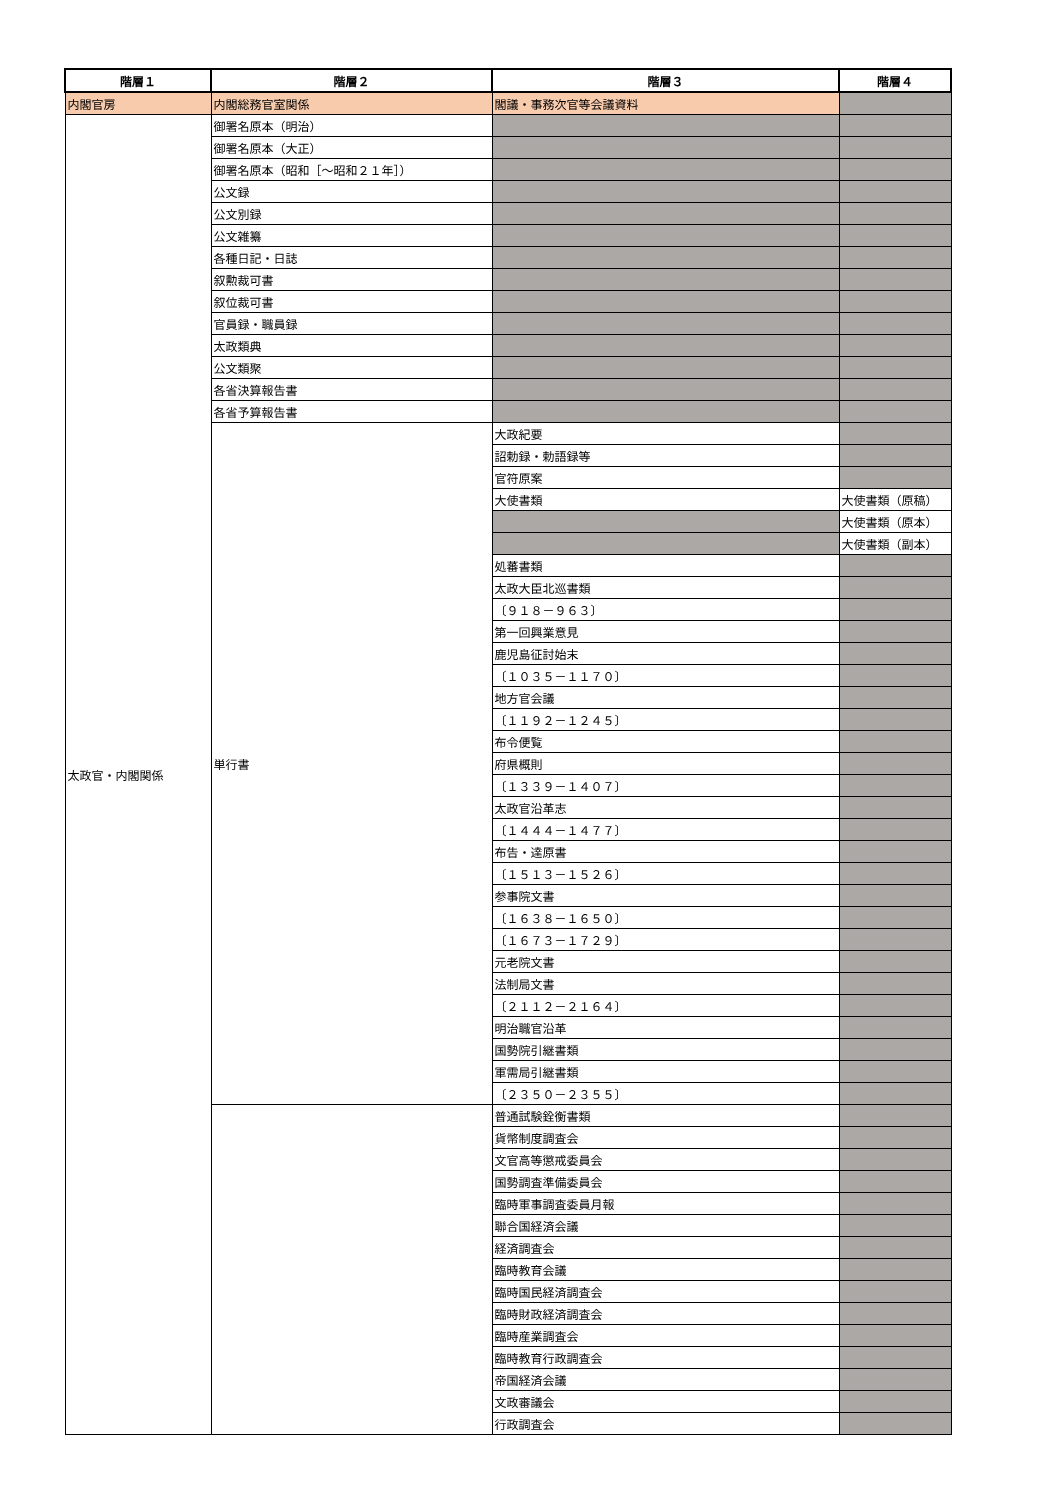| 階層１ | 階層２ | 階層３ | 階層４ |
| --- | --- | --- | --- |
| 内閣官房 | 内閣総務官室関係 | 閣議・事務次官等会議資料 | |
| 太政官・内閣関係 | 御署名原本（明治） | | |
| | 御署名原本（大正） | | |
| | 御署名原本（昭和［～昭和２１年］） | | |
| | 公文録 | | |
| | 公文別録 | | |
| | 公文雑纂 | | |
| | 各種日記・日誌 | | |
| | 叙勲裁可書 | | |
| | 叙位裁可書 | | |
| | 官員録・職員録 | | |
| | 太政類典 | | |
| | 公文類聚 | | |
| | 各省決算報告書 | | |
| | 各省予算報告書 | | |
| | 単行書 | 大政紀要 | |
| | | 詔勅録・勅語録等 | |
| | | 官符原案 | |
| | | 大使書類 | 大使書類（原稿） |
| | | | 大使書類（原本） |
| | | | 大使書類（副本） |
| | | 処蕃書類 | |
| | | 太政大臣北巡書類 | |
| | | 〔９１８－９６３〕 | |
| | | 第一回興業意見 | |
| | | 鹿児島征討始末 | |
| | | 〔１０３５－１１７０〕 | |
| | | 地方官会議 | |
| | | 〔１１９２－１２４５〕 | |
| | | 布令便覧 | |
| | | 府県概則 | |
| | | 〔１３３９－１４０７〕 | |
| | | 太政官沿革志 | |
| | | 〔１４４４－１４７７〕 | |
| | | 布告・達原書 | |
| | | 〔１５１３－１５２６〕 | |
| | | 参事院文書 | |
| | | 〔１６３８－１６５０〕 | |
| | | 〔１６７３－１７２９〕 | |
| | | 元老院文書 | |
| | | 法制局文書 | |
| | | 〔２１１２－２１６４〕 | |
| | | 明治職官沿革 | |
| | | 国勢院引継書類 | |
| | | 軍需局引継書類 | |
| | | 〔２３５０－２３５５〕 | |
| | | 普通試験銓衡書類 | |
| | | 貨幣制度調査会 | |
| | | 文官高等懲戒委員会 | |
| | | 国勢調査準備委員会 | |
| | | 臨時軍事調査委員月報 | |
| | | 聯合国経済会議 | |
| | | 経済調査会 | |
| | | 臨時教育会議 | |
| | | 臨時国民経済調査会 | |
| | | 臨時財政経済調査会 | |
| | | 臨時産業調査会 | |
| | | 臨時教育行政調査会 | |
| | | 帝国経済会議 | |
| | | 文政審議会 | |
| | | 行政調査会 | |